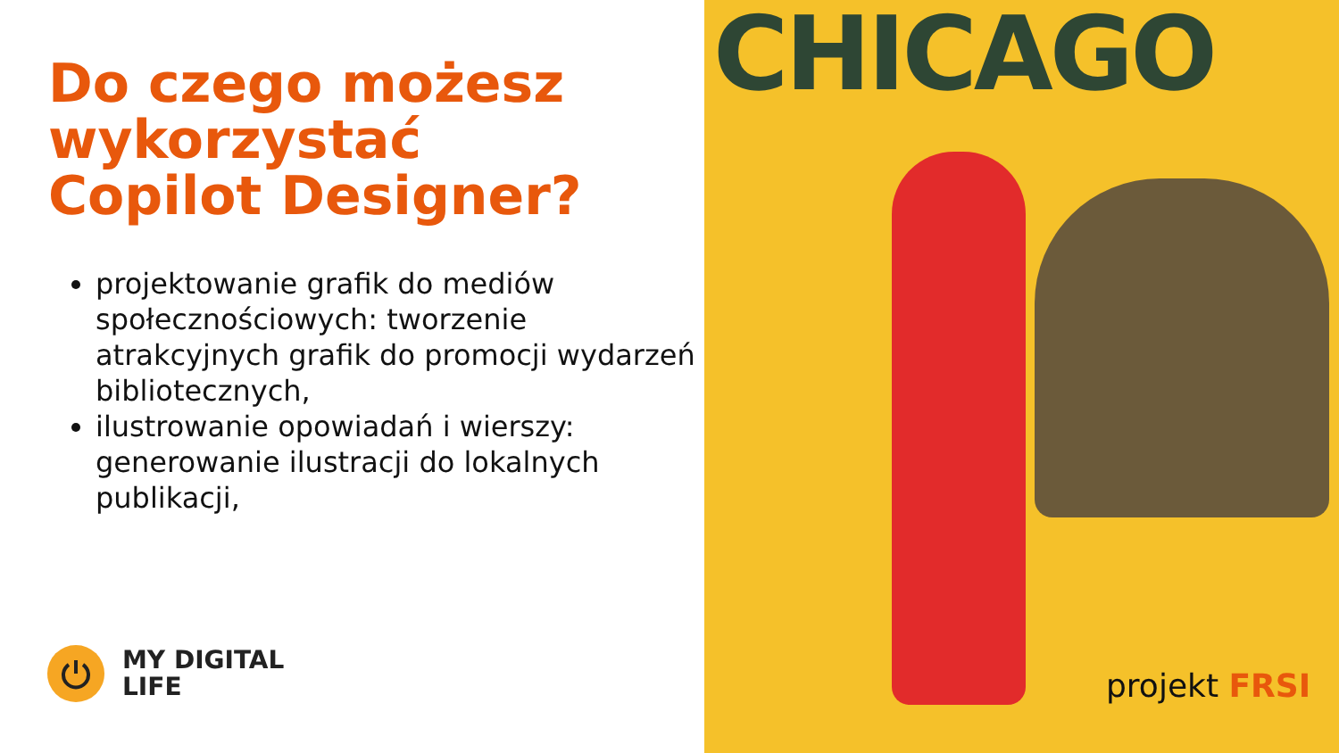Do czego możesz
wykorzystać
Copilot Designer?
projektowanie grafik do mediów społecznościowych: tworzenie atrakcyjnych grafik do promocji wydarzeń bibliotecznych,
ilustrowanie opowiadań i wierszy: generowanie ilustracji do lokalnych publikacji,
MY DIGITAL
LIFE
CHICAGO
projekt FRSI